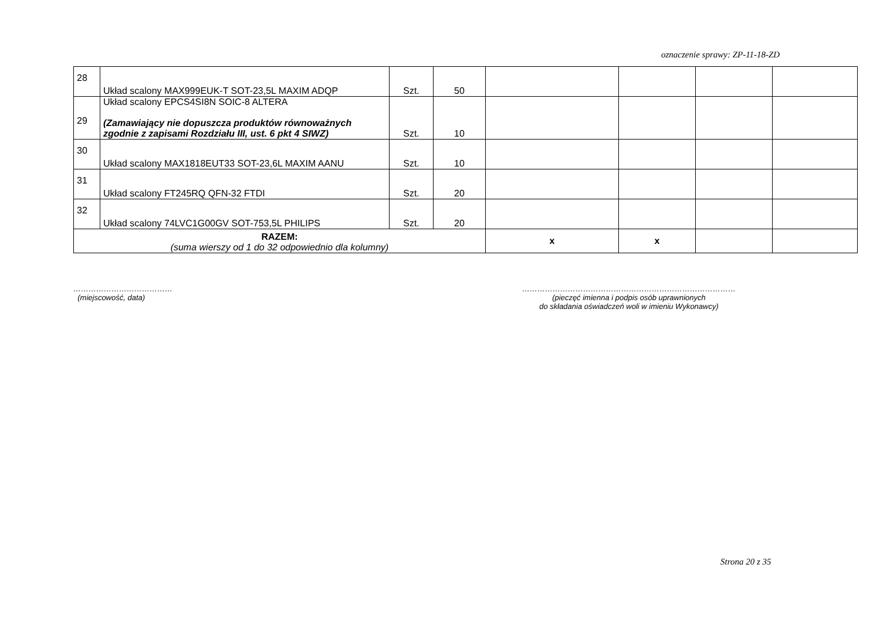oznaczenie sprawy: ZP-11-18-ZD
| 28 | Układ scalony MAX999EUK-T SOT-23,5L MAXIM ADQP | Szt. | 50 | | | | |
| 29 | Układ scalony EPCS4SI8N SOIC-8 ALTERA (Zamawiający nie dopuszcza produktów równoważnych zgodnie z zapisami Rozdziału III, ust. 6 pkt 4 SIWZ) | Szt. | 10 | | | | |
| 30 | Układ scalony MAX1818EUT33 SOT-23,6L MAXIM AANU | Szt. | 10 | | | | |
| 31 | Układ scalony FT245RQ QFN-32 FTDI | Szt. | 20 | | | | |
| 32 | Układ scalony 74LVC1G00GV SOT-753,5L PHILIPS | Szt. | 20 | | | | |
| RAZEM: (suma wierszy od 1 do 32 odpowiednio dla kolumny) | | | | x | x | | |
…………………………………
(miejscowość, data)
…………………………………………………………………………
(pieczęć imienna i podpis osób uprawnionych
do składania oświadczeń woli w imieniu Wykonawcy)
Strona 20 z 35